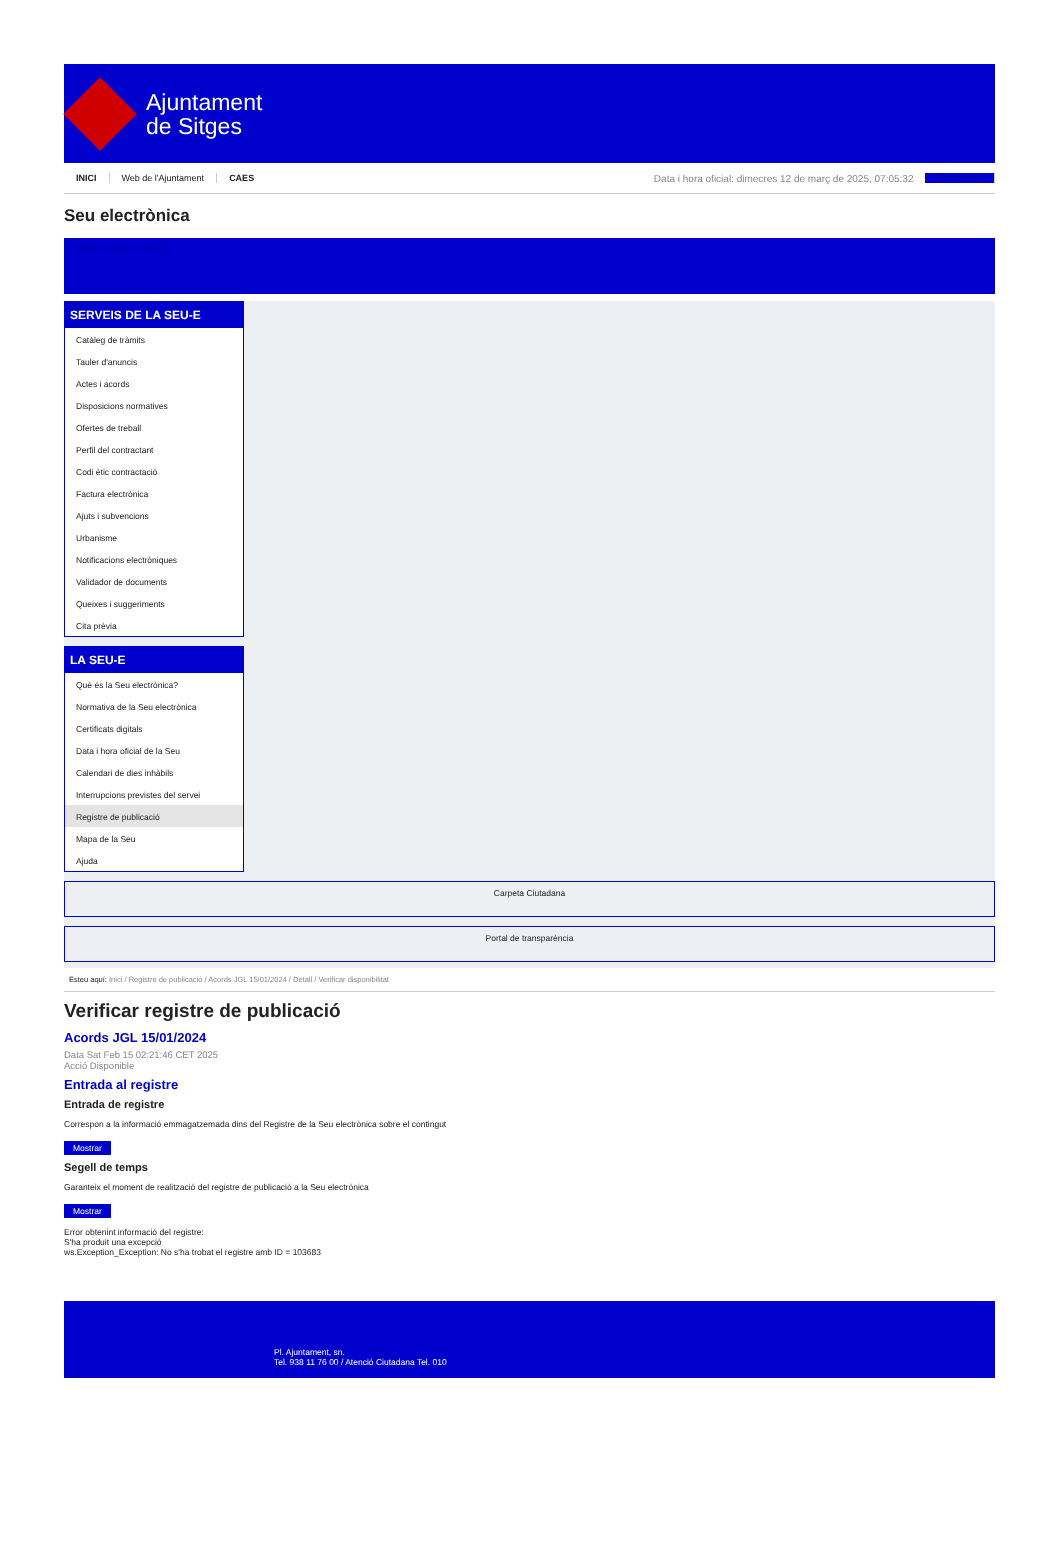Ajuntament
de Sitges
INICI Web de l'Ajuntament CAES Data i hora oficial: dimecres 12 de març de 2025, 07:05:32 Sincronitza
Seu electrònica
Obtenir còpia autèntica
SERVEIS DE LA SEU-E
Catàleg de tràmits
Tauler d'anuncis
Actes i acords
Disposicions normatives
Ofertes de treball
Perfil del contractant
Codi ètic contractació
Factura electrònica
Ajuts i subvencions
Urbanisme
Notificacions electròniques
Validador de documents
Queixes i suggeriments
Cita prèvia
LA SEU-E
Què és la Seu electrònica?
Normativa de la Seu electrònica
Certificats digitals
Data i hora oficial de la Seu
Calendari de dies inhàbils
Interrupcions previstes del servei
Registre de publicació
Mapa de la Seu
Ajuda
Carpeta Ciutadana
Portal de transparència
Esteu aquí: Inici / Registre de publicació / Acords JGL 15/01/2024 / Detall / Verificar disponibilitat
Verificar registre de publicació
Acords JGL 15/01/2024
Data Sat Feb 15 02:21:46 CET 2025
Acció Disponible
Entrada al registre
Entrada de registre
Correspon a la informació emmagatzemada dins del Registre de la Seu electrònica sobre el contingut
Mostrar
Segell de temps
Garanteix el moment de realització del registre de publicació a la Seu electrònica
Mostrar
Error obtenint informació del registre:
S'ha produit una excepció
ws.Exception_Exception: No s'ha trobat el registre amb ID = 103683
Pl. Ajuntament, sn.
Tel. 938 11 76 00 / Atenció Ciutadana Tel. 010